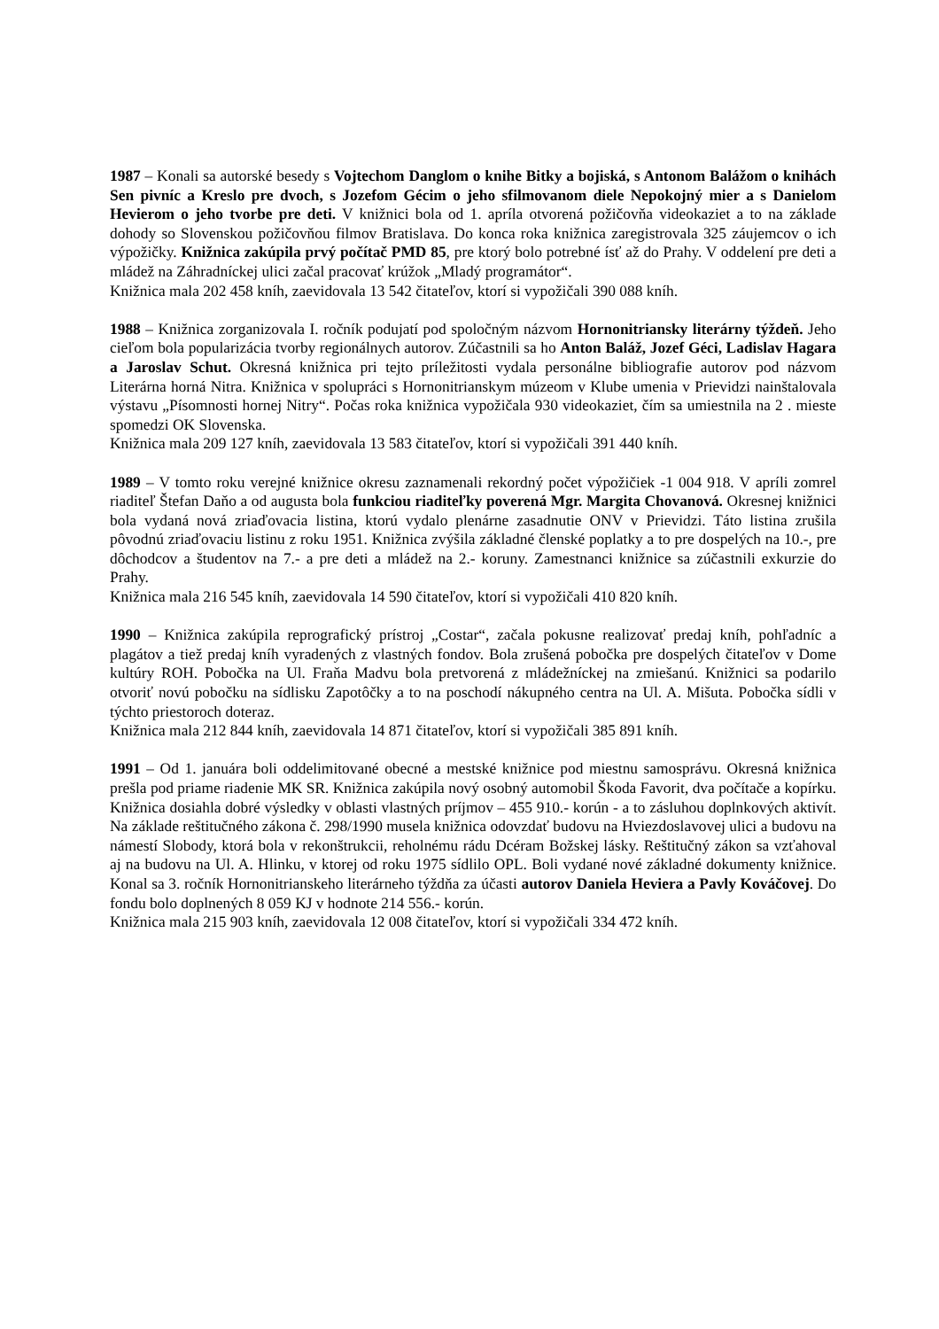1987 – Konali sa autorské besedy s Vojtechom Danglom o knihe Bitky a bojiská, s Antonom Balážom o knihách Sen pivníc a Kreslo pre dvoch, s Jozefom Gécim o jeho sfilmovanom diele Nepokojný mier a s Danielom Hevierom o jeho tvorbe pre deti. V knižnici bola od 1. apríla otvorená požičovňa videokaziet a to na základe dohody so Slovenskou požičovňou filmov Bratislava. Do konca roka knižnica zaregistrovala 325 záujemcov o ich výpožičky. Knižnica zakúpila prvý počítač PMD 85, pre ktorý bolo potrebné ísť až do Prahy. V oddelení pre deti a mládež na Záhradníckej ulici začal pracovať krúžok „Mladý programátor“.
Knižnica mala 202 458 kníh, zaevidovala 13 542 čitateľov, ktorí si vypožičali 390 088 kníh.
1988 – Knižnica zorganizovala I. ročník podujatí pod spoločným názvom Hornonitriansky literárny týždeň. Jeho cieľom bola popularizácia tvorby regionálnych autorov. Zúčastnili sa ho Anton Baláž, Jozef Géci, Ladislav Hagara a Jaroslav Schut. Okresná knižnica pri tejto príležitosti vydala personálne bibliografie autorov pod názvom Literárna horná Nitra. Knižnica v spolupráci s Hornonitrianskym múzeom v Klube umenia v Prievidzi nainštalovala výstavu „Písomnosti hornej Nitry“. Počas roka knižnica vypožičala 930 videokaziet, čím sa umiestnila na 2 . mieste spomedzi OK Slovenska.
Knižnica mala 209 127 kníh, zaevidovala 13 583 čitateľov, ktorí si vypožičali 391 440 kníh.
1989 – V tomto roku verejné knižnice okresu zaznamenali rekordný počet výpožičiek -1 004 918. V apríli zomrel riaditeľ Štefan Daňo a od augusta bola funkciou riaditeľky poverená Mgr. Margita Chovanová. Okresnej knižnici bola vydaná nová zriaďovacia listina, ktorú vydalo plenárne zasadnutie ONV v Prievidzi. Táto listina zrušila pôvodnú zriaďovaciu listinu z roku 1951. Knižnica zvýšila základné členské poplatky a to pre dospelých na 10.-, pre dôchodcov a študentov na 7.- a pre deti a mládež na 2.- koruny. Zamestnanci knižnice sa zúčastnili exkurzie do Prahy.
Knižnica mala 216 545 kníh, zaevidovala 14 590 čitateľov, ktorí si vypožičali 410 820 kníh.
1990 – Knižnica zakúpila reprografický prístroj „Costar“, začala pokusne realizovať predaj kníh, pohľadníc a plagátov a tiež predaj kníh vyradených z vlastných fondov. Bola zrušená pobočka pre dospelých čitateľov v Dome kultúry ROH. Pobočka na Ul. Fraňa Madvu bola pretvorená z mládežníckej na zmiešanú. Knižnici sa podarilo otvoriť novú pobočku na sídlisku Zapotôčky a to na poschodí nákupného centra na Ul. A. Mišuta. Pobočka sídli v týchto priestoroch doteraz.
Knižnica mala 212 844 kníh, zaevidovala 14 871 čitateľov, ktorí si vypožičali 385 891 kníh.
1991 – Od 1. januára boli oddelimitované obecné a mestské knižnice pod miestnu samosprávu. Okresná knižnica prešla pod priame riadenie MK SR. Knižnica zakúpila nový osobný automobil Škoda Favorit, dva počítače a kopírku. Knižnica dosiahla dobré výsledky v oblasti vlastných príjmov – 455 910.- korún - a to zásluhou doplnkových aktivít. Na základe reštitučného zákona č. 298/1990 musela knižnica odovzdať budovu na Hviezdoslavovej ulici a budovu na námestí Slobody, ktorá bola v rekonštrukcii, reholnému rádu Dcéram Božskej lásky. Reštitučný zákon sa vzťahoval aj na budovu na Ul. A. Hlinku, v ktorej od roku 1975 sídlilo OPL. Boli vydané nové základné dokumenty knižnice. Konal sa 3. ročník Hornonitrianskeho literárneho týždňa za účasti autorov Daniela Heviera a Pavly Kováčovej. Do fondu bolo doplnených 8 059 KJ v hodnote 214 556.- korún.
Knižnica mala 215 903 kníh, zaevidovala 12 008 čitateľov, ktorí si vypožičali 334 472 kníh.